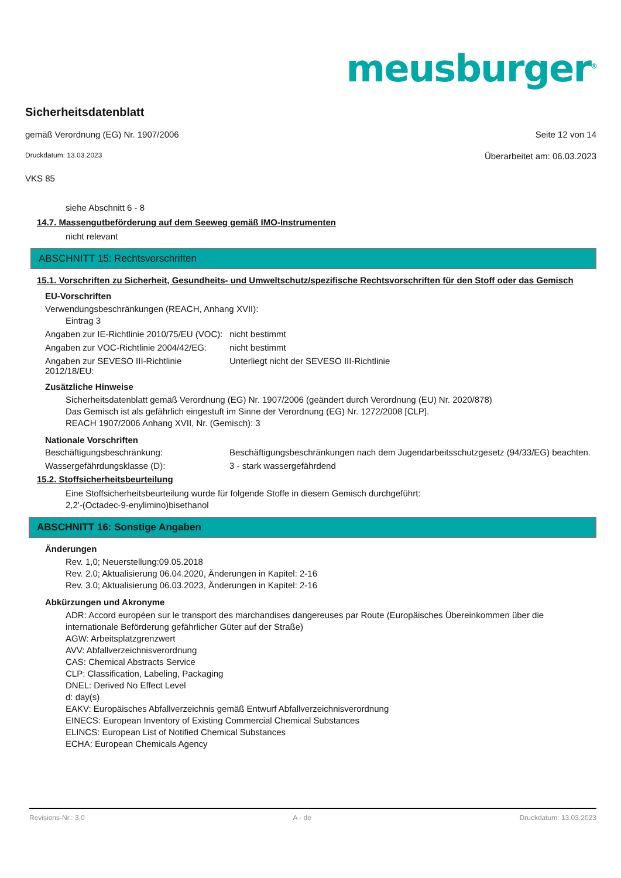meusburger<sup>®</sup>
Sicherheitsdatenblatt
gemäß Verordnung (EG) Nr. 1907/2006 Seite 12 von 14
Druckdatum: 13.03.2023 Überarbeitet am: 06.03.2023
VKS 85
siehe Abschnitt 6 - 8
14.7. Massengutbeförderung auf dem Seeweg gemäß IMO-Instrumenten
nicht relevant
ABSCHNITT 15: Rechtsvorschriften
15.1. Vorschriften zu Sicherheit, Gesundheits- und Umweltschutz/spezifische Rechtsvorschriften für den Stoff oder das Gemisch
EU-Vorschriften
Verwendungsbeschränkungen (REACH, Anhang XVII):
Eintrag 3
Angaben zur IE-Richtlinie 2010/75/EU (VOC):
nicht bestimmt
Angaben zur VOC-Richtlinie 2004/42/EG:
nicht bestimmt
Angaben zur SEVESO III-Richtlinie 2012/18/EU:
Unterliegt nicht der SEVESO III-Richtlinie
Zusätzliche Hinweise
Sicherheitsdatenblatt gemäß Verordnung (EG) Nr. 1907/2006 (geändert durch Verordnung (EU) Nr. 2020/878)
Das Gemisch ist als gefährlich eingestuft im Sinne der Verordnung (EG) Nr. 1272/2008 [CLP].
REACH 1907/2006 Anhang XVII, Nr. (Gemisch): 3
Nationale Vorschriften
Beschäftigungsbeschränkung: Beschäftigungsbeschränkungen nach dem Jugendarbeitsschutzgesetz (94/33/EG) beachten.
Wassergefährdungsklasse (D): 3 - stark wassergefährdend
15.2. Stoffsicherheitsbeurteilung
Eine Stoffsicherheitsbeurteilung wurde für folgende Stoffe in diesem Gemisch durchgeführt:
2,2'-(Octadec-9-enylimino)bisethanol
ABSCHNITT 16: Sonstige Angaben
Änderungen
Rev. 1,0; Neuerstellung:09.05.2018
Rev. 2.0; Aktualisierung 06.04.2020, Änderungen in Kapitel: 2-16
Rev. 3.0; Aktualisierung 06.03.2023, Änderungen in Kapitel: 2-16
Abkürzungen und Akronyme
ADR: Accord européen sur le transport des marchandises dangereuses par Route (Europäisches Übereinkommen über die internationale Beförderung gefährlicher Güter auf der Straße)
AGW: Arbeitsplatzgrenzwert
AVV: Abfallverzeichnisverordnung
CAS: Chemical Abstracts Service
CLP: Classification, Labeling, Packaging
DNEL: Derived No Effect Level
d: day(s)
EAKV: Europäisches Abfallverzeichnis gemäß Entwurf Abfallverzeichnisverordnung
EINECS: European Inventory of Existing Commercial Chemical Substances
ELINCS: European List of Notified Chemical Substances
ECHA: European Chemicals Agency
Revisions-Nr.: 3,0 A - de Druckdatum: 13.03.2023